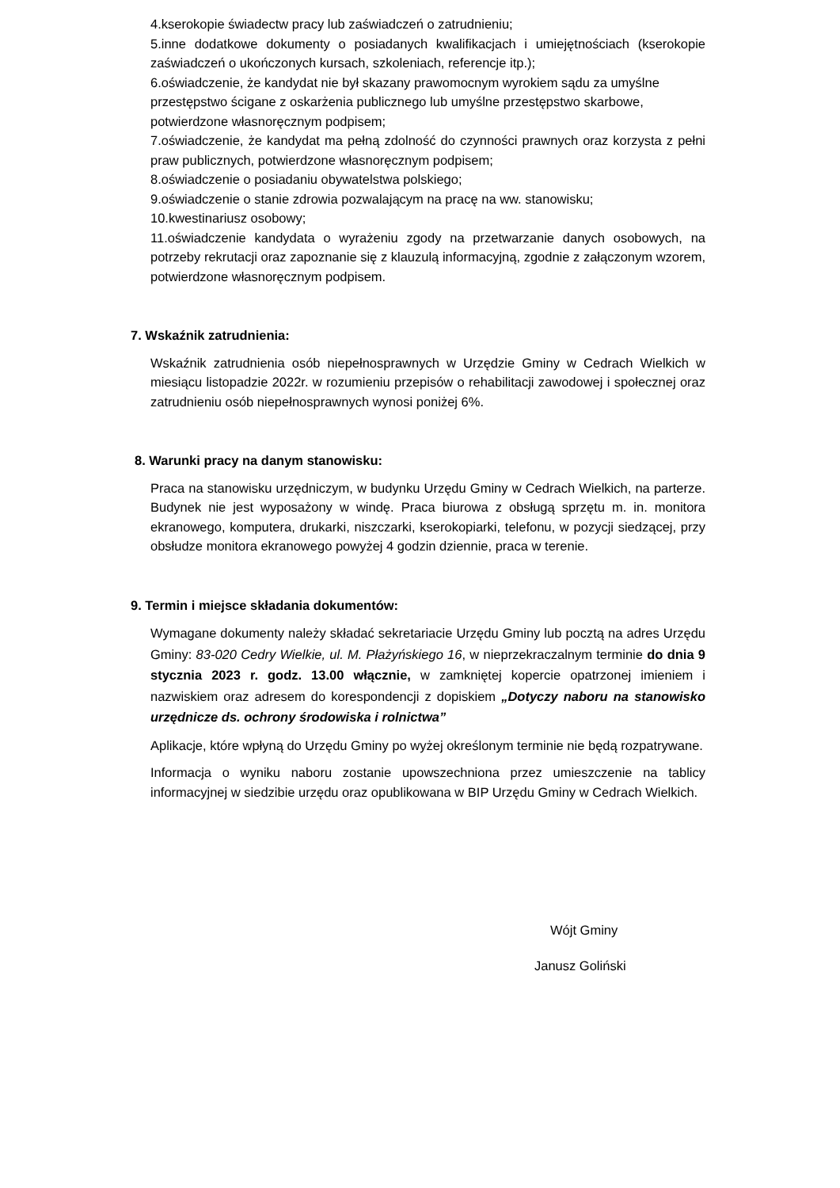4.kserokopie świadectw pracy lub zaświadczeń o zatrudnieniu;
5.inne dodatkowe dokumenty o posiadanych kwalifikacjach i umiejętnościach (kserokopie zaświadczeń o ukończonych kursach, szkoleniach, referencje itp.);
6.oświadczenie, że kandydat nie był skazany prawomocnym wyrokiem sądu za umyślne przestępstwo ścigane z oskarżenia publicznego lub umyślne przestępstwo skarbowe, potwierdzone własnoręcznym podpisem;
7.oświadczenie, że kandydat ma pełną zdolność do czynności prawnych oraz korzysta z pełni praw publicznych, potwierdzone własnoręcznym podpisem;
8.oświadczenie o posiadaniu obywatelstwa polskiego;
9.oświadczenie o stanie zdrowia pozwalającym na pracę na ww. stanowisku;
10.kwestinariusz osobowy;
11.oświadczenie kandydata o wyrażeniu zgody na przetwarzanie danych osobowych, na potrzeby rekrutacji oraz zapoznanie się z klauzulą informacyjną, zgodnie z załączonym wzorem, potwierdzone własnoręcznym podpisem.
7. Wskaźnik zatrudnienia:
Wskaźnik zatrudnienia osób niepełnosprawnych w Urzędzie Gminy w Cedrach Wielkich w miesiącu listopadzie 2022r. w rozumieniu przepisów o rehabilitacji zawodowej i społecznej oraz zatrudnieniu osób niepełnosprawnych wynosi poniżej 6%.
8. Warunki pracy na danym stanowisku:
Praca na stanowisku urzędniczym, w budynku Urzędu Gminy w Cedrach Wielkich, na parterze. Budynek nie jest wyposażony w windę. Praca biurowa z obsługą sprzętu m. in. monitora ekranowego, komputera, drukarki, niszczarki, kserokopiarki, telefonu, w pozycji siedzącej, przy obsłudze monitora ekranowego powyżej 4 godzin dziennie, praca w terenie.
9. Termin i miejsce składania dokumentów:
Wymagane dokumenty należy składać sekretariacie Urzędu Gminy lub pocztą na adres Urzędu Gminy: 83-020 Cedry Wielkie, ul. M. Płażyńskiego 16, w nieprzekraczalnym terminie do dnia 9 stycznia 2023 r. godz. 13.00 włącznie, w zamkniętej kopercie opatrzonej imieniem i nazwiskiem oraz adresem do korespondencji z dopiskiem „Dotyczy naboru na stanowisko urzędnicze ds. ochrony środowiska i rolnictwa”
Aplikacje, które wpłyną do Urzędu Gminy po wyżej określonym terminie nie będą rozpatrywane.
Informacja o wyniku naboru zostanie upowszechniona przez umieszczenie na tablicy informacyjnej w siedzibie urzędu oraz opublikowana w BIP Urzędu Gminy w Cedrach Wielkich.
Wójt Gminy
Janusz Goliński